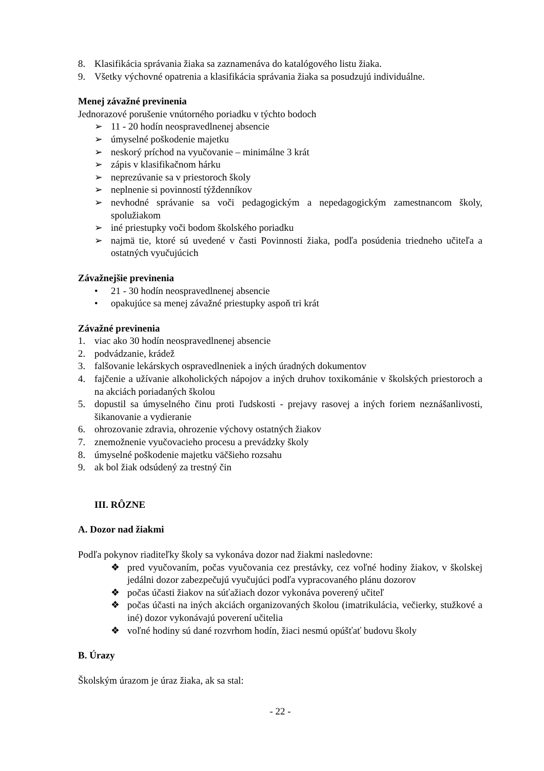8. Klasifikácia správania žiaka sa zaznamenáva do katalógového listu žiaka.
9. Všetky výchovné opatrenia a klasifikácia správania žiaka sa posudzujú individuálne.
Menej závažné previnenia
Jednorazové porušenie vnútorného poriadku v týchto bodoch
➢ 11 - 20 hodín neospravedlnenej absencie
➢ úmyselné poškodenie majetku
➢ neskorý príchod na vyučovanie – minimálne 3 krát
➢ zápis v klasifikačnom hárku
➢ neprezúvanie sa v priestoroch školy
➢ neplnenie si povinností týždenníkov
➢ nevhodné správanie sa voči pedagogickým a nepedagogickým zamestnancom školy, spolužiakom
➢ iné priestupky voči bodom školského poriadku
➢ najmä tie, ktoré sú uvedené v časti Povinnosti žiaka, podľa posúdenia triedneho učiteľa a ostatných vyučujúcich
Závažnejšie previnenia
• 21 - 30 hodín neospravedlnenej absencie
• opakujúce sa menej závažné priestupky aspoň tri krát
Závažné previnenia
1. viac ako 30 hodín neospravedlnenej absencie
2. podvádzanie, krádež
3. falšovanie lekárskych ospravedlneniek a iných úradných dokumentov
4. fajčenie a užívanie alkoholických nápojov a iných druhov toxikománie v školských priestoroch a na akciách poriadaných školou
5. dopustil sa úmyselného činu proti ľudskosti - prejavy rasovej a iných foriem neznášanlivosti, šikanovanie a vydieranie
6. ohrozovanie zdravia, ohrozenie výchovy ostatných žiakov
7. znemožnenie vyučovacieho procesu a prevádzky školy
8. úmyselné poškodenie majetku väčšieho rozsahu
9. ak bol žiak odsúdený za trestný čin
III. RÔZNE
A. Dozor nad žiakmi
Podľa pokynov riaditeľky školy sa vykonáva dozor nad žiakmi nasledovne:
❖ pred vyučovaním, počas vyučovania cez prestávky, cez voľné hodiny žiakov, v školskej jedálni dozor zabezpečujú vyučujúci podľa vypracovaného plánu dozorov
❖ počas účasti žiakov na súťažiach dozor vykonáva poverený učiteľ
❖ počas účasti na iných akciách organizovaných školou (imatrikulácia, večierky, stužkové a iné) dozor vykonávajú poverení učitelia
❖ voľné hodiny sú dané rozvrhom hodín, žiaci nesmú opúšťať budovu školy
B. Úrazy
Školským úrazom je úraz žiaka, ak sa stal:
- 22 -